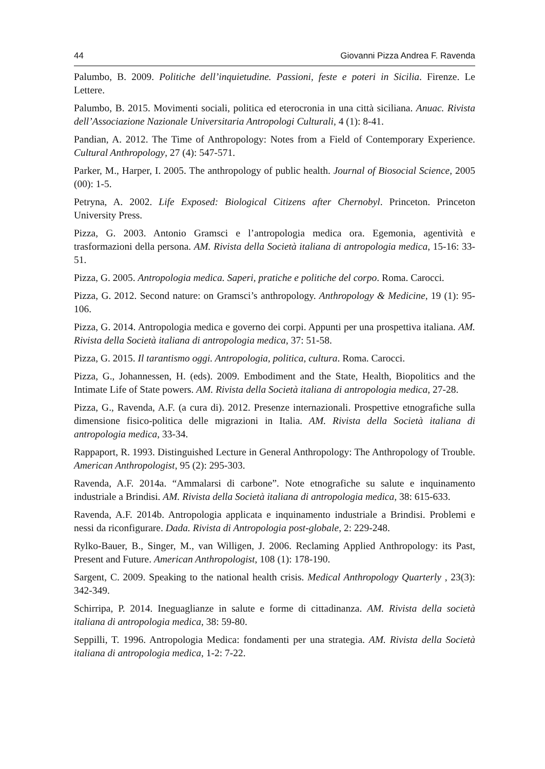44 Giovanni Pizza Andrea F. Ravenda
Palumbo, B. 2009. Politiche dell’inquietudine. Passioni, feste e poteri in Sicilia. Firenze. Le Lettere.
Palumbo, B. 2015. Movimenti sociali, politica ed eterocronia in una città siciliana. Anuac. Rivista dell’Associazione Nazionale Universitaria Antropologi Culturali, 4 (1): 8-41.
Pandian, A. 2012. The Time of Anthropology: Notes from a Field of Contemporary Experience. Cultural Anthropology, 27 (4): 547-571.
Parker, M., Harper, I. 2005. The anthropology of public health. Journal of Biosocial Science, 2005 (00): 1-5.
Petryna, A. 2002. Life Exposed: Biological Citizens after Chernobyl. Princeton. Princeton University Press.
Pizza, G. 2003. Antonio Gramsci e l’antropologia medica ora. Egemonia, agentività e trasformazioni della persona. AM. Rivista della Società italiana di antropologia medica, 15-16: 33-51.
Pizza, G. 2005. Antropologia medica. Saperi, pratiche e politiche del corpo. Roma. Carocci.
Pizza, G. 2012. Second nature: on Gramsci’s anthropology. Anthropology & Medicine, 19 (1): 95-106.
Pizza, G. 2014. Antropologia medica e governo dei corpi. Appunti per una prospettiva italiana. AM. Rivista della Società italiana di antropologia medica, 37: 51-58.
Pizza, G. 2015. Il tarantismo oggi. Antropologia, politica, cultura. Roma. Carocci.
Pizza, G., Johannessen, H. (eds). 2009. Embodiment and the State, Health, Biopolitics and the Intimate Life of State powers. AM. Rivista della Società italiana di antropologia medica, 27-28.
Pizza, G., Ravenda, A.F. (a cura di). 2012. Presenze internazionali. Prospettive etnografiche sulla dimensione fisico-politica delle migrazioni in Italia. AM. Rivista della Società italiana di antropologia medica, 33-34.
Rappaport, R. 1993. Distinguished Lecture in General Anthropology: The Anthropology of Trouble. American Anthropologist, 95 (2): 295-303.
Ravenda, A.F. 2014a. “Ammalarsi di carbone”. Note etnografiche su salute e inquinamento industriale a Brindisi. AM. Rivista della Società italiana di antropologia medica, 38: 615-633.
Ravenda, A.F. 2014b. Antropologia applicata e inquinamento industriale a Brindisi. Problemi e nessi da riconfigurare. Dada. Rivista di Antropologia post-globale, 2: 229-248.
Rylko-Bauer, B., Singer, M., van Willigen, J. 2006. Reclaming Applied Anthropology: its Past, Present and Future. American Anthropologist, 108 (1): 178-190.
Sargent, C. 2009. Speaking to the national health crisis. Medical Anthropology Quarterly , 23(3): 342-349.
Schirripa, P. 2014. Ineguaglianze in salute e forme di cittadinanza. AM. Rivista della società italiana di antropologia medica, 38: 59-80.
Seppilli, T. 1996. Antropologia Medica: fondamenti per una strategia. AM. Rivista della Società italiana di antropologia medica, 1-2: 7-22.